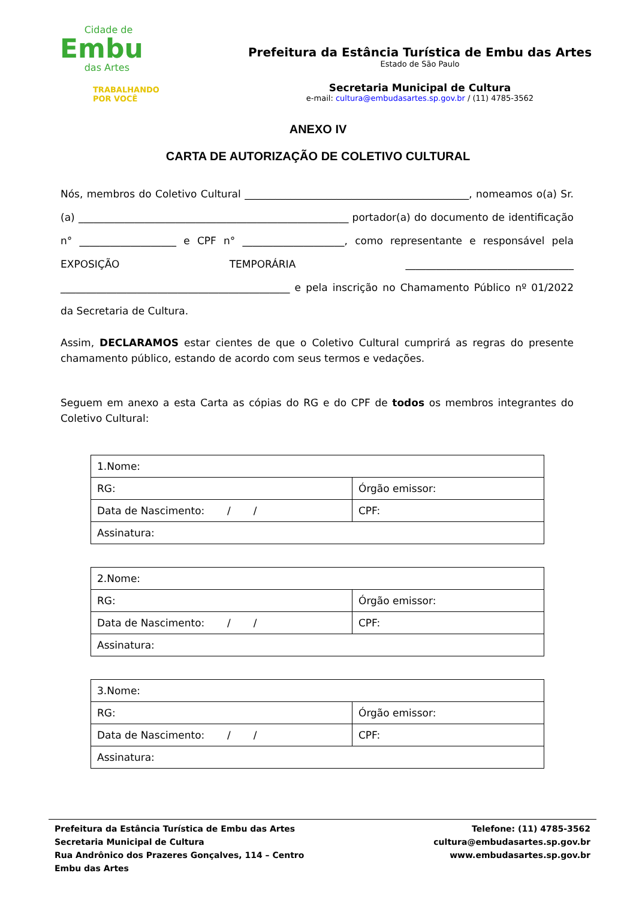Cidade de
Embu
das Artes
TRABALHANDO
POR VOCÊ
Prefeitura da Estância Turística de Embu das Artes
Estado de São Paulo
Secretaria Municipal de Cultura
e-mail: cultura@embudasartes.sp.gov.br / (11) 4785-3562
ANEXO IV
CARTA DE AUTORIZAÇÃO DE COLETIVO CULTURAL
Nós, membros do Coletivo Cultural ____________________________________________, nomeamos o(a) Sr.(a) _____________________________________________________ portador(a) do documento de identificação n° ___________________ e CPF n° ____________________, como representante e responsável pela EXPOSIÇÃO TEMPORÁRIA _________________________________ _____________________________________________ e pela inscrição no Chamamento Público nº 01/2022 da Secretaria de Cultura.
Assim, DECLARAMOS estar cientes de que o Coletivo Cultural cumprirá as regras do presente chamamento público, estando de acordo com seus termos e vedações.
Seguem em anexo a esta Carta as cópias do RG e do CPF de todos os membros integrantes do Coletivo Cultural:
| 1.Nome: | |
| RG: | Órgão emissor: |
| Data de Nascimento: / / | CPF: |
| Assinatura: | |
| 2.Nome: | |
| RG: | Órgão emissor: |
| Data de Nascimento: / / | CPF: |
| Assinatura: | |
| 3.Nome: | |
| RG: | Órgão emissor: |
| Data de Nascimento: / / | CPF: |
| Assinatura: | |
Prefeitura da Estância Turística de Embu das Artes
Secretaria Municipal de Cultura
Rua Andrônico dos Prazeres Gonçalves, 114 – Centro
Embu das Artes
Telefone: (11) 4785-3562
cultura@embudasartes.sp.gov.br
www.embudasartes.sp.gov.br